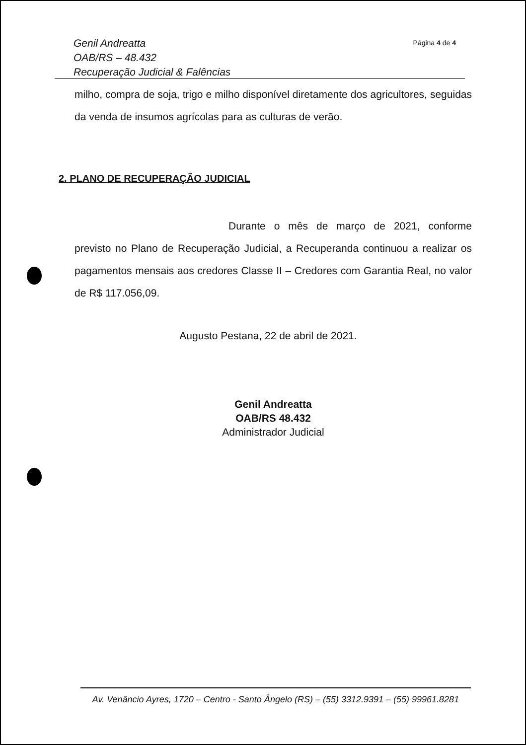Genil Andreatta
OAB/RS – 48.432
Recuperação Judicial & Falências
Página 4 de 4
milho, compra de soja, trigo e milho disponível diretamente dos agricultores, seguidas da venda de insumos agrícolas para as culturas de verão.
2. PLANO DE RECUPERAÇÃO JUDICIAL
Durante o mês de março de 2021, conforme previsto no Plano de Recuperação Judicial, a Recuperanda continuou a realizar os pagamentos mensais aos credores Classe II – Credores com Garantia Real, no valor de R$ 117.056,09.
Augusto Pestana, 22 de abril de 2021.
Genil Andreatta
OAB/RS 48.432
Administrador Judicial
Av. Venâncio Ayres, 1720 – Centro - Santo Ângelo (RS) – (55) 3312.9391 – (55) 99961.8281